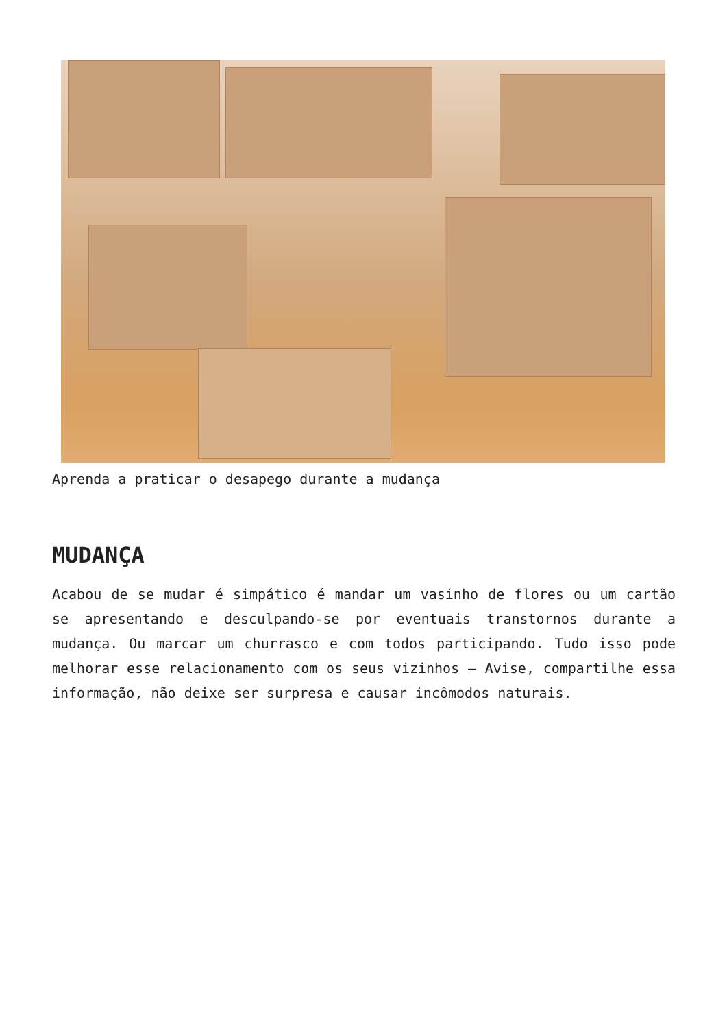Aprenda a praticar o desapego durante a mudança
MUDANÇA
Acabou de se mudar é simpático é mandar um vasinho de flores ou um cartão se apresentando e desculpando-se por eventuais transtornos durante a mudança. Ou marcar um churrasco e com todos participando. Tudo isso pode melhorar esse relacionamento com os seus vizinhos – Avise, compartilhe essa informação, não deixe ser surpresa e causar incômodos naturais.